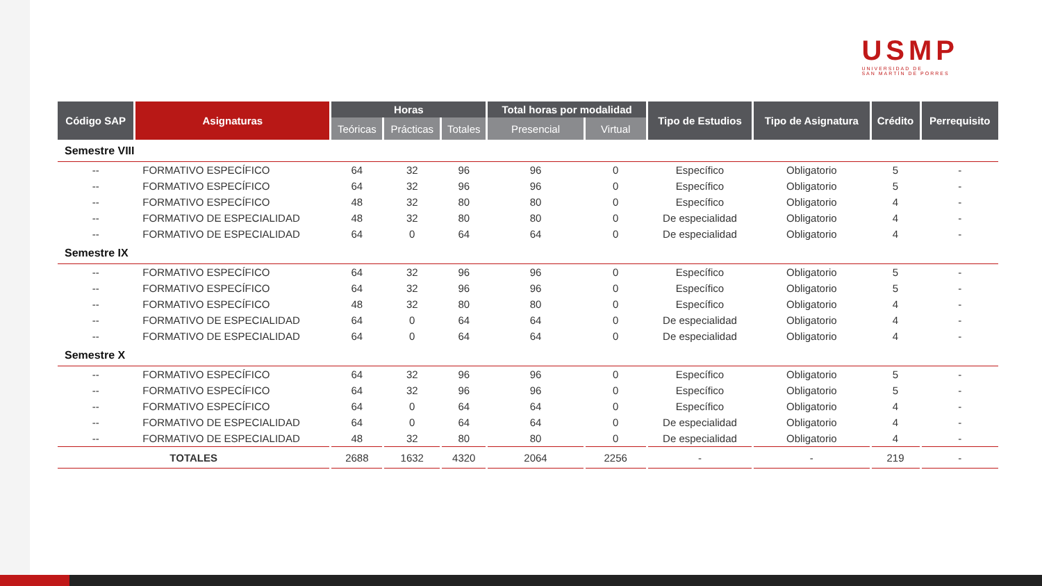USMP
UNIVERSIDAD DE
SAN MARTÍN DE PORRES
| Código SAP | Asignaturas | Horas | | | Total horas por modalidad | | Tipo de Estudios | Tipo de Asignatura | Crédito | Perrequisito |
| --- | --- | --- | --- | --- | --- | --- | --- | --- | --- | --- |
| | | Teóricas | Prácticas | Totales | Presencial | Virtual | | | | |
| Semestre VIII | | | | | | | | | | |
| -- | FORMATIVO ESPECÍFICO | 64 | 32 | 96 | 96 | 0 | Específico | Obligatorio | 5 | - |
| -- | FORMATIVO ESPECÍFICO | 64 | 32 | 96 | 96 | 0 | Específico | Obligatorio | 5 | - |
| -- | FORMATIVO ESPECÍFICO | 48 | 32 | 80 | 80 | 0 | Específico | Obligatorio | 4 | - |
| -- | FORMATIVO DE ESPECIALIDAD | 48 | 32 | 80 | 80 | 0 | De especialidad | Obligatorio | 4 | - |
| -- | FORMATIVO DE ESPECIALIDAD | 64 | 0 | 64 | 64 | 0 | De especialidad | Obligatorio | 4 | - |
| Semestre IX | | | | | | | | | | |
| -- | FORMATIVO ESPECÍFICO | 64 | 32 | 96 | 96 | 0 | Específico | Obligatorio | 5 | - |
| -- | FORMATIVO ESPECÍFICO | 64 | 32 | 96 | 96 | 0 | Específico | Obligatorio | 5 | - |
| -- | FORMATIVO ESPECÍFICO | 48 | 32 | 80 | 80 | 0 | Específico | Obligatorio | 4 | - |
| -- | FORMATIVO DE ESPECIALIDAD | 64 | 0 | 64 | 64 | 0 | De especialidad | Obligatorio | 4 | - |
| -- | FORMATIVO DE ESPECIALIDAD | 64 | 0 | 64 | 64 | 0 | De especialidad | Obligatorio | 4 | - |
| Semestre X | | | | | | | | | | |
| -- | FORMATIVO ESPECÍFICO | 64 | 32 | 96 | 96 | 0 | Específico | Obligatorio | 5 | - |
| -- | FORMATIVO ESPECÍFICO | 64 | 32 | 96 | 96 | 0 | Específico | Obligatorio | 5 | - |
| -- | FORMATIVO ESPECÍFICO | 64 | 0 | 64 | 64 | 0 | Específico | Obligatorio | 4 | - |
| -- | FORMATIVO DE ESPECIALIDAD | 64 | 0 | 64 | 64 | 0 | De especialidad | Obligatorio | 4 | - |
| -- | FORMATIVO DE ESPECIALIDAD | 48 | 32 | 80 | 80 | 0 | De especialidad | Obligatorio | 4 | - |
| TOTALES | | 2688 | 1632 | 4320 | 2064 | 2256 | - | - | 219 | - |